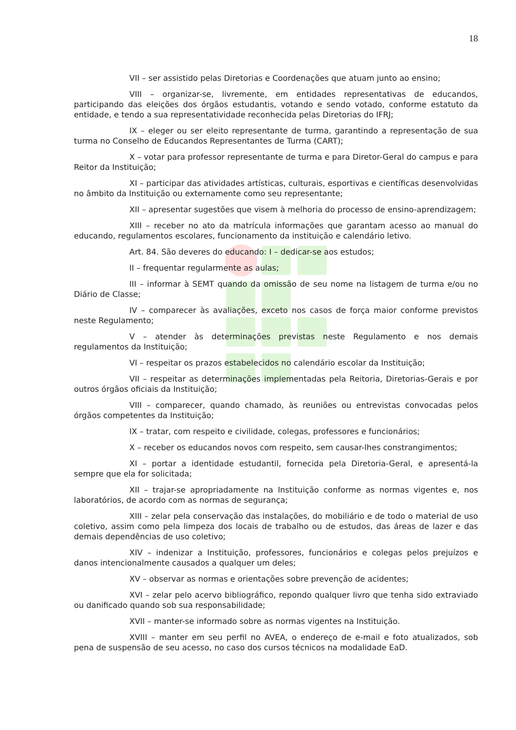18
VII – ser assistido pelas Diretorias e Coordenações que atuam junto ao ensino;
VIII – organizar-se, livremente, em entidades representativas de educandos, participando das eleições dos órgãos estudantis, votando e sendo votado, conforme estatuto da entidade, e tendo a sua representatividade reconhecida pelas Diretorias do IFRJ;
IX – eleger ou ser eleito representante de turma, garantindo a representação de sua turma no Conselho de Educandos Representantes de Turma (CART);
X – votar para professor representante de turma e para Diretor-Geral do campus e para Reitor da Instituição;
XI – participar das atividades artísticas, culturais, esportivas e científicas desenvolvidas no âmbito da Instituição ou externamente como seu representante;
XII – apresentar sugestões que visem à melhoria do processo de ensino-aprendizagem;
XIII – receber no ato da matrícula informações que garantam acesso ao manual do educando, regulamentos escolares, funcionamento da instituição e calendário letivo.
Art. 84. São deveres do educando: I – dedicar-se aos estudos;
II – frequentar regularmente as aulas;
III – informar à SEMT quando da omissão de seu nome na listagem de turma e/ou no Diário de Classe;
IV – comparecer às avaliações, exceto nos casos de força maior conforme previstos neste Regulamento;
V – atender às determinações previstas neste Regulamento e nos demais regulamentos da Instituição;
VI – respeitar os prazos estabelecidos no calendário escolar da Instituição;
VII – respeitar as determinações implementadas pela Reitoria, Diretorias-Gerais e por outros órgãos oficiais da Instituição;
VIII – comparecer, quando chamado, às reuniões ou entrevistas convocadas pelos órgãos competentes da Instituição;
IX – tratar, com respeito e civilidade, colegas, professores e funcionários;
X – receber os educandos novos com respeito, sem causar-lhes constrangimentos;
XI – portar a identidade estudantil, fornecida pela Diretoria-Geral, e apresentá-la sempre que ela for solicitada;
XII – trajar-se apropriadamente na Instituição conforme as normas vigentes e, nos laboratórios, de acordo com as normas de segurança;
XIII – zelar pela conservação das instalações, do mobiliário e de todo o material de uso coletivo, assim como pela limpeza dos locais de trabalho ou de estudos, das áreas de lazer e das demais dependências de uso coletivo;
XIV – indenizar a Instituição, professores, funcionários e colegas pelos prejuízos e danos intencionalmente causados a qualquer um deles;
XV – observar as normas e orientações sobre prevenção de acidentes;
XVI – zelar pelo acervo bibliográfico, repondo qualquer livro que tenha sido extraviado ou danificado quando sob sua responsabilidade;
XVII – manter-se informado sobre as normas vigentes na Instituição.
XVIII – manter em seu perfil no AVEA, o endereço de e-mail e foto atualizados, sob pena de suspensão de seu acesso, no caso dos cursos técnicos na modalidade EaD.